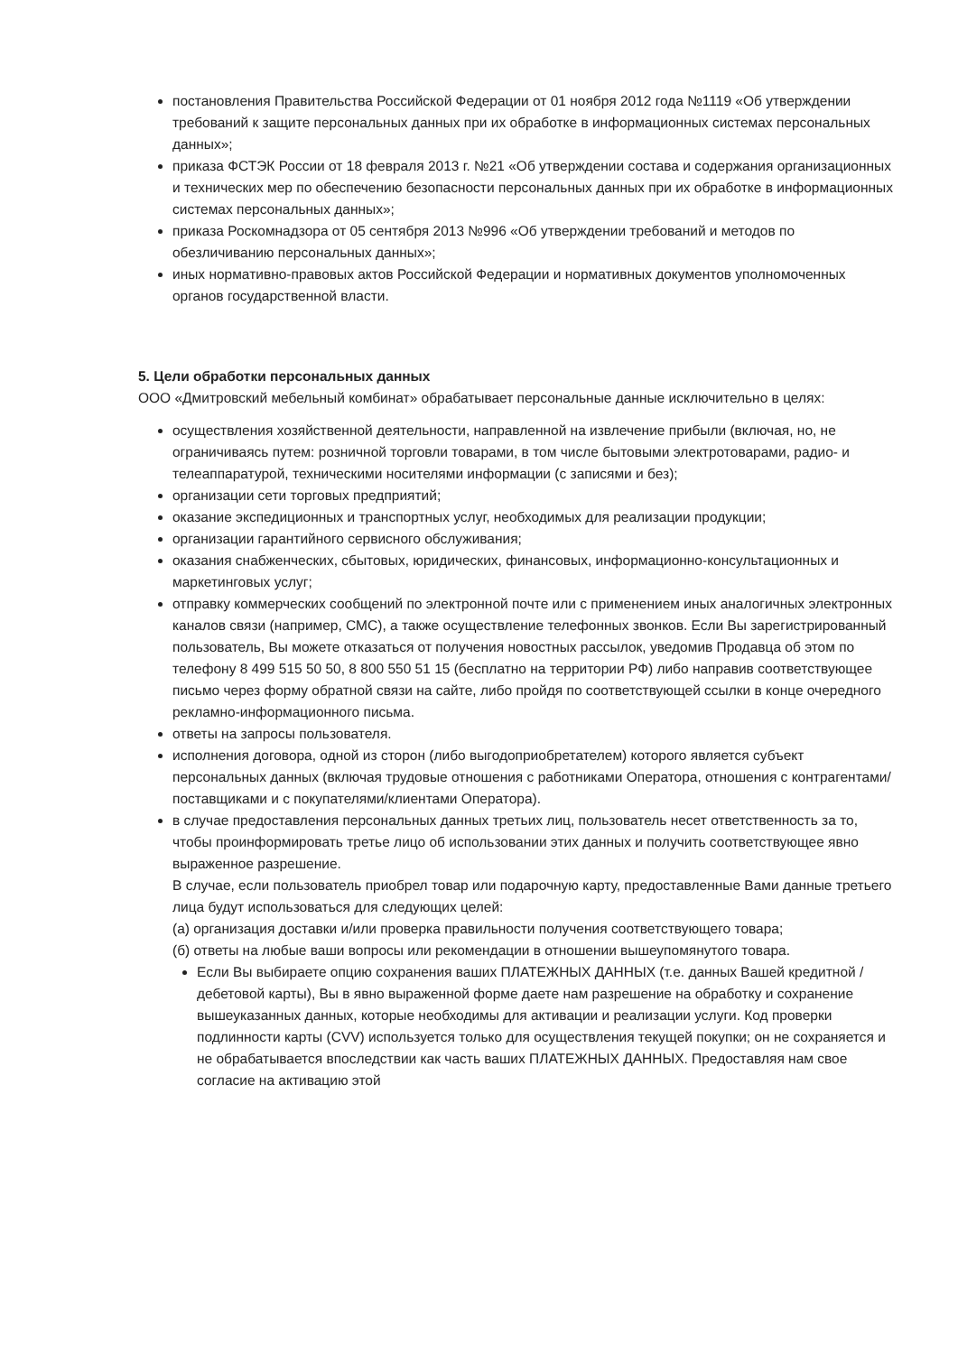постановления Правительства Российской Федерации от 01 ноября 2012 года №1119 «Об утверждении требований к защите персональных данных при их обработке в информационных системах персональных данных»;
приказа ФСТЭК России от 18 февраля 2013 г. №21 «Об утверждении состава и содержания организационных и технических мер по обеспечению безопасности персональных данных при их обработке в информационных системах персональных данных»;
приказа Роскомнадзора от 05 сентября 2013 №996 «Об утверждении требований и методов по обезличиванию персональных данных»;
иных нормативно-правовых актов Российской Федерации и нормативных документов уполномоченных органов государственной власти.
5. Цели обработки персональных данных
ООО «Дмитровский мебельный комбинат» обрабатывает персональные данные исключительно в целях:
осуществления хозяйственной деятельности, направленной на извлечение прибыли (включая, но, не ограничиваясь путем: розничной торговли товарами, в том числе бытовыми электротоварами, радио- и телеаппаратурой, техническими носителями информации (с записями и без);
организации сети торговых предприятий;
оказание экспедиционных и транспортных услуг, необходимых для реализации продукции;
организации гарантийного сервисного обслуживания;
оказания снабженческих, сбытовых, юридических, финансовых, информационно-консультационных и маркетинговых услуг;
отправку коммерческих сообщений по электронной почте или с применением иных аналогичных электронных каналов связи (например, СМС), а также осуществление телефонных звонков. Если Вы зарегистрированный пользователь, Вы можете отказаться от получения новостных рассылок, уведомив Продавца об этом по телефону 8 499 515 50 50, 8 800 550 51 15 (бесплатно на территории РФ) либо направив соответствующее письмо через форму обратной связи на сайте, либо пройдя по соответствующей ссылки в конце очередного рекламно-информационного письма.
ответы на запросы пользователя.
исполнения договора, одной из сторон (либо выгодоприобретателем) которого является субъект персональных данных (включая трудовые отношения с работниками Оператора, отношения с контрагентами/поставщиками и с покупателями/клиентами Оператора).
в случае предоставления персональных данных третьих лиц, пользователь несет ответственность за то, чтобы проинформировать третье лицо об использовании этих данных и получить соответствующее явно выраженное разрешение.
В случае, если пользователь приобрел товар или подарочную карту, предоставленные Вами данные третьего лица будут использоваться для следующих целей:
(а) организация доставки и/или проверка правильности получения соответствующего товара;
(б) ответы на любые ваши вопросы или рекомендации в отношении вышеупомянутого товара.
Если Вы выбираете опцию сохранения ваших ПЛАТЕЖНЫХ ДАННЫХ (т.е. данных Вашей кредитной / дебетовой карты), Вы в явно выраженной форме даете нам разрешение на обработку и сохранение вышеуказанных данных, которые необходимы для активации и реализации услуги. Код проверки подлинности карты (CVV) используется только для осуществления текущей покупки; он не сохраняется и не обрабатывается впоследствии как часть ваших ПЛАТЕЖНЫХ ДАННЫХ. Предоставляя нам свое согласие на активацию этой